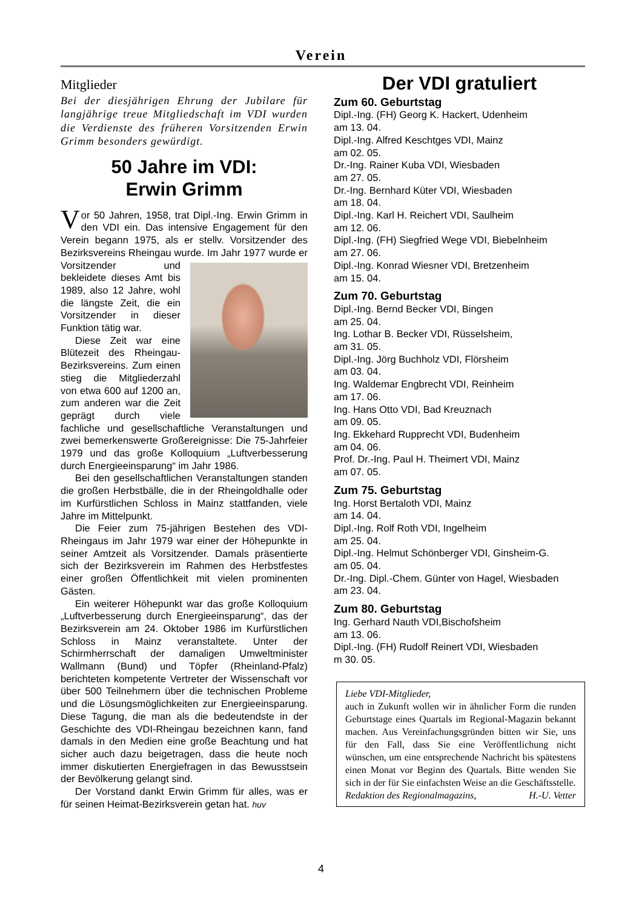Verein
Mitglieder
Bei der diesjährigen Ehrung der Jubilare für langjährige treue Mitgliedschaft im VDI wurden die Verdienste des früheren Vorsitzenden Erwin Grimm besonders gewürdigt.
50 Jahre im VDI:
Erwin Grimm
Vor 50 Jahren, 1958, trat Dipl.-Ing. Erwin Grimm in den VDI ein. Das intensive Engagement für den Verein begann 1975, als er stellv. Vorsitzender des Bezirksvereins Rheingau wurde. Im Jahr 1977 wurde er Vorsitzender und bekleidete dieses Amt bis 1989, also 12 Jahre, wohl die längste Zeit, die ein Vorsitzender in dieser Funktion tätig war.
Diese Zeit war eine Blütezeit des Rheingau-Bezirksvereins. Zum einen stieg die Mitgliederzahl von etwa 600 auf 1200 an, zum anderen war die Zeit geprägt durch viele fachliche und gesellschaftliche Veranstaltungen und zwei bemerkenswerte Großereignisse: Die 75-Jahrfeier 1979 und das große Kolloquium „Luftverbesserung durch Energieeinsparung“ im Jahr 1986.
Bei den gesellschaftlichen Veranstaltungen standen die großen Herbstbälle, die in der Rheingoldhalle oder im Kurfürstlichen Schloss in Mainz stattfanden, viele Jahre im Mittelpunkt.
Die Feier zum 75-jährigen Bestehen des VDI-Rheingaus im Jahr 1979 war einer der Höhepunkte in seiner Amtzeit als Vorsitzender. Damals präsentierte sich der Bezirksverein im Rahmen des Herbstfestes einer großen Öffentlichkeit mit vielen prominenten Gästen.
Ein weiterer Höhepunkt war das große Kolloquium „Luftverbesserung durch Energieeinsparung“, das der Bezirksverein am 24. Oktober 1986 im Kurfürstlichen Schloss in Mainz veranstaltete. Unter der Schirmherrschaft der damaligen Umweltminister Wallmann (Bund) und Töpfer (Rheinland-Pfalz) berichteten kompetente Vertreter der Wissenschaft vor über 500 Teilnehmern über die technischen Probleme und die Lösungsmöglichkeiten zur Energieeinsparung. Diese Tagung, die man als die bedeutendste in der Geschichte des VDI-Rheingau bezeichnen kann, fand damals in den Medien eine große Beachtung und hat sicher auch dazu beigetragen, dass die heute noch immer diskutierten Energiefragen in das Bewusstsein der Bevölkerung gelangt sind.
Der Vorstand dankt Erwin Grimm für alles, was er für seinen Heimat-Bezirksverein getan hat. huv
Der VDI gratuliert
Zum 60. Geburtstag
Dipl.-Ing. (FH) Georg K. Hackert, Udenheim
am 13. 04.
Dipl.-Ing. Alfred Keschtges VDI, Mainz
am 02. 05.
Dr.-Ing. Rainer Kuba VDI, Wiesbaden
am 27. 05.
Dr.-Ing. Bernhard Küter VDI, Wiesbaden
am 18. 04.
Dipl.-Ing. Karl H. Reichert VDI, Saulheim
am 12. 06.
Dipl.-Ing. (FH) Siegfried Wege VDI, Biebelnheim
am 27. 06.
Dipl.-Ing. Konrad Wiesner VDI, Bretzenheim
am 15. 04.
Zum 70. Geburtstag
Dipl.-Ing. Bernd Becker VDI, Bingen
am 25. 04.
Ing. Lothar B. Becker VDI, Rüsselsheim,
am 31. 05.
Dipl.-Ing. Jörg Buchholz VDI, Flörsheim
am 03. 04.
Ing. Waldemar Engbrecht VDI, Reinheim
am 17. 06.
Ing. Hans Otto VDI, Bad Kreuznach
am 09. 05.
Ing. Ekkehard Rupprecht VDI, Budenheim
am 04. 06.
Prof. Dr.-Ing. Paul H. Theimert VDI, Mainz
am 07. 05.
Zum 75. Geburtstag
Ing. Horst Bertaloth VDI, Mainz
am 14. 04.
Dipl.-Ing. Rolf Roth VDI, Ingelheim
am 25. 04.
Dipl.-Ing. Helmut Schönberger VDI, Ginsheim-G.
am 05. 04.
Dr.-Ing. Dipl.-Chem. Günter von Hagel, Wiesbaden
am 23. 04.
Zum 80. Geburtstag
Ing. Gerhard Nauth VDI,Bischofsheim
am 13. 06.
Dipl.-Ing. (FH) Rudolf Reinert VDI, Wiesbaden
m 30. 05.
Liebe VDI-Mitglieder,
auch in Zukunft wollen wir in ähnlicher Form die runden Geburtstage eines Quartals im Regional-Magazin bekannt machen. Aus Vereinfachungsgründen bitten wir Sie, uns für den Fall, dass Sie eine Veröffentlichung nicht wünschen, um eine entsprechende Nachricht bis spätestens einen Monat vor Beginn des Quartals. Bitte wenden Sie sich in der für Sie einfachsten Weise an die Geschäftsstelle.
Redaktion des Regionalmagazins, H.-U. Vetter
4